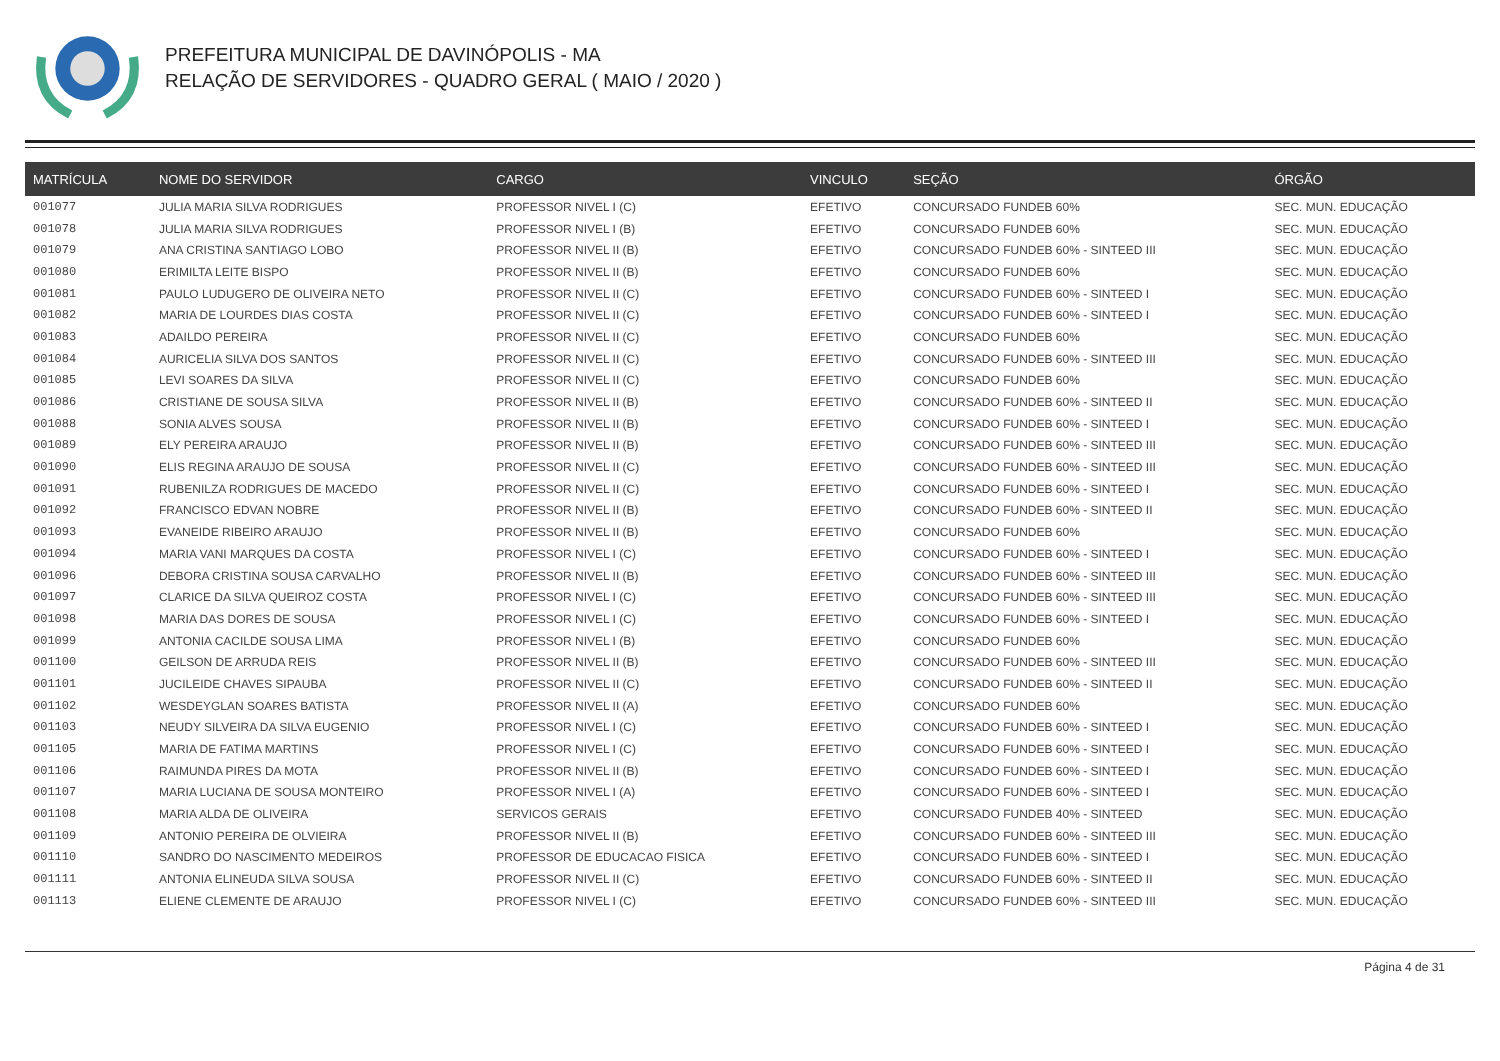PREFEITURA MUNICIPAL DE DAVINÓPOLIS - MA
RELAÇÃO DE SERVIDORES - QUADRO GERAL ( MAIO / 2020 )
| MATRÍCULA | NOME DO SERVIDOR | CARGO | VINCULO | SEÇÃO | ÓRGÃO |
| --- | --- | --- | --- | --- | --- |
| 001077 | JULIA MARIA SILVA RODRIGUES | PROFESSOR NIVEL I (C) | EFETIVO | CONCURSADO FUNDEB 60% | SEC. MUN. EDUCAÇÃO |
| 001078 | JULIA MARIA SILVA RODRIGUES | PROFESSOR NIVEL I (B) | EFETIVO | CONCURSADO FUNDEB 60% | SEC. MUN. EDUCAÇÃO |
| 001079 | ANA CRISTINA SANTIAGO LOBO | PROFESSOR NIVEL II (B) | EFETIVO | CONCURSADO FUNDEB 60% - SINTEED III | SEC. MUN. EDUCAÇÃO |
| 001080 | ERIMILTA LEITE BISPO | PROFESSOR NIVEL II (B) | EFETIVO | CONCURSADO FUNDEB 60% | SEC. MUN. EDUCAÇÃO |
| 001081 | PAULO LUDUGERO DE OLIVEIRA NETO | PROFESSOR NIVEL II (C) | EFETIVO | CONCURSADO FUNDEB 60% - SINTEED I | SEC. MUN. EDUCAÇÃO |
| 001082 | MARIA DE LOURDES DIAS COSTA | PROFESSOR NIVEL II (C) | EFETIVO | CONCURSADO FUNDEB 60% - SINTEED I | SEC. MUN. EDUCAÇÃO |
| 001083 | ADAILDO PEREIRA | PROFESSOR NIVEL II (C) | EFETIVO | CONCURSADO FUNDEB 60% | SEC. MUN. EDUCAÇÃO |
| 001084 | AURICELIA SILVA DOS SANTOS | PROFESSOR NIVEL II (C) | EFETIVO | CONCURSADO FUNDEB 60% - SINTEED III | SEC. MUN. EDUCAÇÃO |
| 001085 | LEVI SOARES DA SILVA | PROFESSOR NIVEL II (C) | EFETIVO | CONCURSADO FUNDEB 60% | SEC. MUN. EDUCAÇÃO |
| 001086 | CRISTIANE DE SOUSA SILVA | PROFESSOR NIVEL II (B) | EFETIVO | CONCURSADO FUNDEB 60% - SINTEED II | SEC. MUN. EDUCAÇÃO |
| 001088 | SONIA ALVES SOUSA | PROFESSOR NIVEL II (B) | EFETIVO | CONCURSADO FUNDEB 60% - SINTEED I | SEC. MUN. EDUCAÇÃO |
| 001089 | ELY PEREIRA ARAUJO | PROFESSOR NIVEL II (B) | EFETIVO | CONCURSADO FUNDEB 60% - SINTEED III | SEC. MUN. EDUCAÇÃO |
| 001090 | ELIS REGINA ARAUJO DE SOUSA | PROFESSOR NIVEL II (C) | EFETIVO | CONCURSADO FUNDEB 60% - SINTEED III | SEC. MUN. EDUCAÇÃO |
| 001091 | RUBENILZA RODRIGUES DE MACEDO | PROFESSOR NIVEL II (C) | EFETIVO | CONCURSADO FUNDEB 60% - SINTEED I | SEC. MUN. EDUCAÇÃO |
| 001092 | FRANCISCO EDVAN NOBRE | PROFESSOR NIVEL II (B) | EFETIVO | CONCURSADO FUNDEB 60% - SINTEED II | SEC. MUN. EDUCAÇÃO |
| 001093 | EVANEIDE RIBEIRO ARAUJO | PROFESSOR NIVEL II (B) | EFETIVO | CONCURSADO FUNDEB 60% | SEC. MUN. EDUCAÇÃO |
| 001094 | MARIA VANI MARQUES DA COSTA | PROFESSOR NIVEL I (C) | EFETIVO | CONCURSADO FUNDEB 60% - SINTEED I | SEC. MUN. EDUCAÇÃO |
| 001096 | DEBORA CRISTINA SOUSA CARVALHO | PROFESSOR NIVEL II (B) | EFETIVO | CONCURSADO FUNDEB 60% - SINTEED III | SEC. MUN. EDUCAÇÃO |
| 001097 | CLARICE DA SILVA QUEIROZ COSTA | PROFESSOR NIVEL I (C) | EFETIVO | CONCURSADO FUNDEB 60% - SINTEED III | SEC. MUN. EDUCAÇÃO |
| 001098 | MARIA DAS DORES DE SOUSA | PROFESSOR NIVEL I (C) | EFETIVO | CONCURSADO FUNDEB 60% - SINTEED I | SEC. MUN. EDUCAÇÃO |
| 001099 | ANTONIA CACILDE SOUSA LIMA | PROFESSOR NIVEL I (B) | EFETIVO | CONCURSADO FUNDEB 60% | SEC. MUN. EDUCAÇÃO |
| 001100 | GEILSON DE ARRUDA REIS | PROFESSOR NIVEL II (B) | EFETIVO | CONCURSADO FUNDEB 60% - SINTEED III | SEC. MUN. EDUCAÇÃO |
| 001101 | JUCILEIDE CHAVES SIPAUBA | PROFESSOR NIVEL II (C) | EFETIVO | CONCURSADO FUNDEB 60% - SINTEED II | SEC. MUN. EDUCAÇÃO |
| 001102 | WESDEYGLAN SOARES BATISTA | PROFESSOR NIVEL II (A) | EFETIVO | CONCURSADO FUNDEB 60% | SEC. MUN. EDUCAÇÃO |
| 001103 | NEUDY SILVEIRA DA SILVA EUGENIO | PROFESSOR NIVEL I (C) | EFETIVO | CONCURSADO FUNDEB 60% - SINTEED I | SEC. MUN. EDUCAÇÃO |
| 001105 | MARIA DE FATIMA MARTINS | PROFESSOR NIVEL I (C) | EFETIVO | CONCURSADO FUNDEB 60% - SINTEED I | SEC. MUN. EDUCAÇÃO |
| 001106 | RAIMUNDA PIRES DA MOTA | PROFESSOR NIVEL II (B) | EFETIVO | CONCURSADO FUNDEB 60% - SINTEED I | SEC. MUN. EDUCAÇÃO |
| 001107 | MARIA LUCIANA DE SOUSA MONTEIRO | PROFESSOR NIVEL I (A) | EFETIVO | CONCURSADO FUNDEB 60% - SINTEED I | SEC. MUN. EDUCAÇÃO |
| 001108 | MARIA ALDA DE OLIVEIRA | SERVICOS GERAIS | EFETIVO | CONCURSADO FUNDEB 40% - SINTEED | SEC. MUN. EDUCAÇÃO |
| 001109 | ANTONIO PEREIRA DE OLVIEIRA | PROFESSOR NIVEL II (B) | EFETIVO | CONCURSADO FUNDEB 60% - SINTEED III | SEC. MUN. EDUCAÇÃO |
| 001110 | SANDRO DO NASCIMENTO MEDEIROS | PROFESSOR DE EDUCACAO FISICA | EFETIVO | CONCURSADO FUNDEB 60% - SINTEED I | SEC. MUN. EDUCAÇÃO |
| 001111 | ANTONIA ELINEUDA SILVA SOUSA | PROFESSOR NIVEL II (C) | EFETIVO | CONCURSADO FUNDEB 60% - SINTEED II | SEC. MUN. EDUCAÇÃO |
| 001113 | ELIENE CLEMENTE DE ARAUJO | PROFESSOR NIVEL I (C) | EFETIVO | CONCURSADO FUNDEB 60% - SINTEED III | SEC. MUN. EDUCAÇÃO |
Página 4 de 31